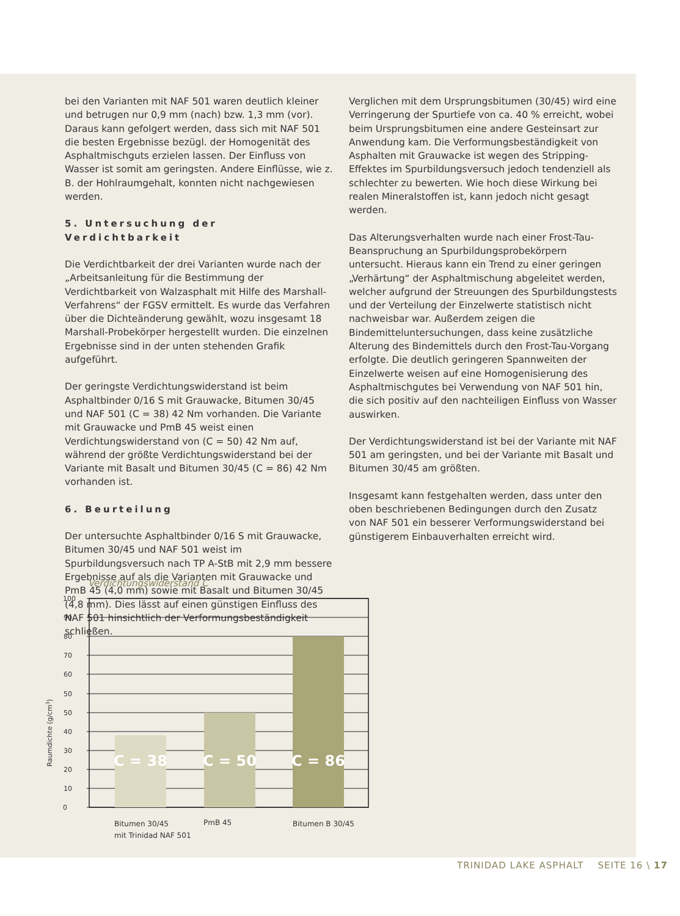bei den Varianten mit NAF 501 waren deutlich kleiner und betrugen nur 0,9 mm (nach) bzw. 1,3 mm (vor). Daraus kann gefolgert werden, dass sich mit NAF 501 die besten Ergebnisse bezügl. der Homogenität des Asphaltmischguts erzielen lassen. Der Einfluss von Wasser ist somit am geringsten. Andere Einflüsse, wie z. B. der Hohlraumgehalt, konnten nicht nachgewiesen werden.
5. Untersuchung der Verdichtbarkeit
Die Verdichtbarkeit der drei Varianten wurde nach der „Arbeitsanleitung für die Bestimmung der Verdichtbarkeit von Walzasphalt mit Hilfe des Marshall-Verfahrens“ der FGSV ermittelt. Es wurde das Verfahren über die Dichteänderung gewählt, wozu insgesamt 18 Marshall-Probekörper hergestellt wurden. Die einzelnen Ergebnisse sind in der unten stehenden Grafik aufgeführt.
Der geringste Verdichtungswiderstand ist beim Asphaltbinder 0/16 S mit Grauwacke, Bitumen 30/45 und NAF 501 (C = 38) 42 Nm vorhanden. Die Variante mit Grauwacke und PmB 45 weist einen Verdichtungswiderstand von (C = 50) 42 Nm auf, während der größte Verdichtungswiderstand bei der Variante mit Basalt und Bitumen 30/45 (C = 86) 42 Nm vorhanden ist.
6. Beurteilung
Der untersuchte Asphaltbinder 0/16 S mit Grauwacke, Bitumen 30/45 und NAF 501 weist im Spurbildungsversuch nach TP A-StB mit 2,9 mm bessere Ergebnisse auf als die Varianten mit Grauwacke und PmB 45 (4,0 mm) sowie mit Basalt und Bitumen 30/45 (4,8 mm). Dies lässt auf einen günstigen Einfluss des NAF 501 hinsichtlich der Verformungsbeständigkeit schließen.
Verglichen mit dem Ursprungsbitumen (30/45) wird eine Verringerung der Spurtiefe von ca. 40 % erreicht, wobei beim Ursprungsbitumen eine andere Gesteinsart zur Anwendung kam. Die Verformungsbeständigkeit von Asphalten mit Grauwacke ist wegen des Stripping-Effektes im Spurbildungsversuch jedoch tendenziell als schlechter zu bewerten. Wie hoch diese Wirkung bei realen Mineralstoffen ist, kann jedoch nicht gesagt werden.
Das Alterungsverhalten wurde nach einer Frost-Tau-Beanspruchung an Spurbildungsprobekörpern untersucht. Hieraus kann ein Trend zu einer geringen „Verhärtung“ der Asphaltmischung abgeleitet werden, welcher aufgrund der Streuungen des Spurbildungstests und der Verteilung der Einzelwerte statistisch nicht nachweisbar war. Außerdem zeigen die Bindemitteluntersuchungen, dass keine zusätzliche Alterung des Bindemittels durch den Frost-Tau-Vorgang erfolgte. Die deutlich geringeren Spannweiten der Einzelwerte weisen auf eine Homogenisierung des Asphaltmischgutes bei Verwendung von NAF 501 hin, die sich positiv auf den nachteiligen Einfluss von Wasser auswirken.
Der Verdichtungswiderstand ist bei der Variante mit NAF 501 am geringsten, und bei der Variante mit Basalt und Bitumen 30/45 am größten.
Insgesamt kann festgehalten werden, dass unter den oben beschriebenen Bedingungen durch den Zusatz von NAF 501 ein besserer Verformungswiderstand bei günstigerem Einbauverhalten erreicht wird.
Verdichtungswiderstand C
Raumdichte (g/cm3)
C = 38
C = 50
C = 86
100
90
80
70
60
50
50
40
30
20
10
0
Bitumen 30/45
mit Trinidad NAF 501
PmB 45
Bitumen B 30/45
TRINIDAD LAKE ASPHALT SEITE 16 \ 17